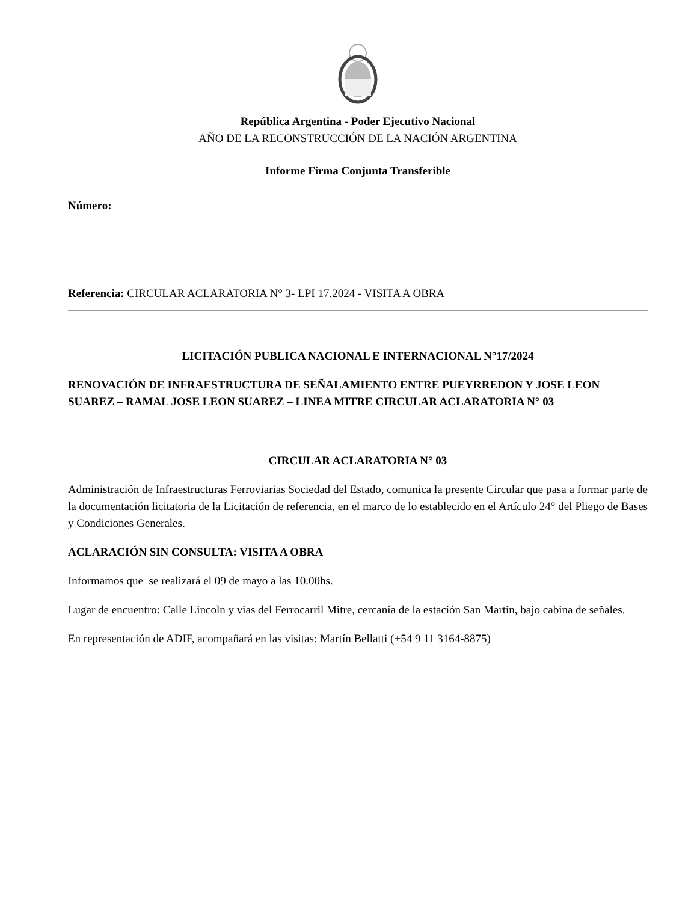República Argentina - Poder Ejecutivo Nacional
AÑO DE LA RECONSTRUCCIÓN DE LA NACIÓN ARGENTINA
Informe Firma Conjunta Transferible
Número:
Referencia: CIRCULAR ACLARATORIA N° 3- LPI 17.2024 - VISITA A OBRA
LICITACIÓN PUBLICA NACIONAL E INTERNACIONAL N°17/2024
RENOVACIÓN DE INFRAESTRUCTURA DE SEÑALAMIENTO ENTRE PUEYRREDON Y JOSE LEON SUAREZ – RAMAL JOSE LEON SUAREZ – LINEA MITRE CIRCULAR ACLARATORIA N° 03
CIRCULAR ACLARATORIA N° 03
Administración de Infraestructuras Ferroviarias Sociedad del Estado, comunica la presente Circular que pasa a formar parte de la documentación licitatoria de la Licitación de referencia, en el marco de lo establecido en el Artículo 24° del Pliego de Bases y Condiciones Generales.
ACLARACIÓN SIN CONSULTA: VISITA A OBRA
Informamos que se realizará el 09 de mayo a las 10.00hs.
Lugar de encuentro: Calle Lincoln y vias del Ferrocarril Mitre, cercanía de la estación San Martin, bajo cabina de señales.
En representación de ADIF, acompañará en las visitas: Martín Bellatti (+54 9 11 3164-8875)